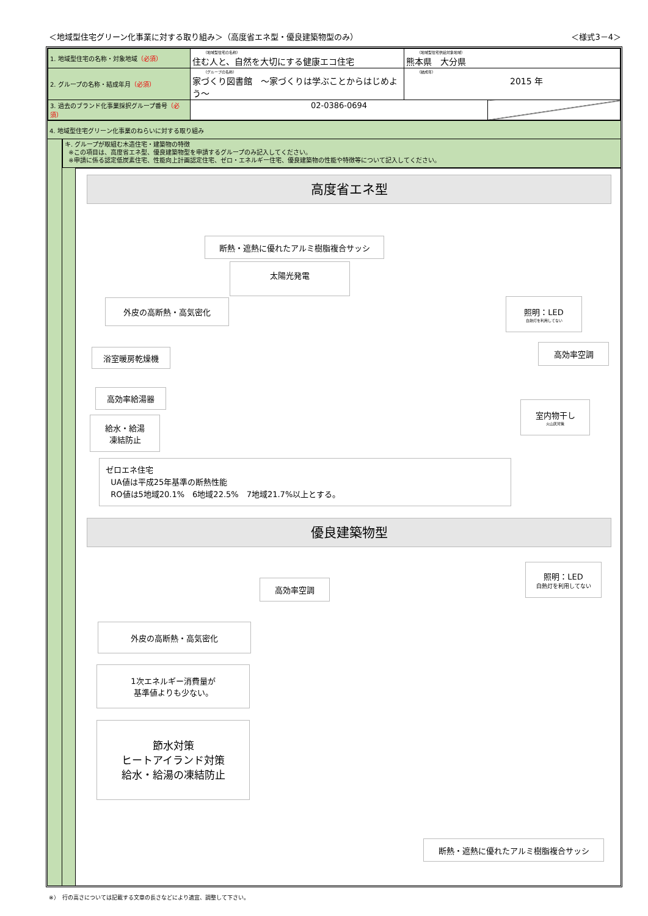＜地域型住宅グリーン化事業に対する取り組み＞（高度省エネ型・優良建築物型のみ） ＜様式3－4＞
| 1. 地域型住宅の名称・対象地域 （必須） | （地域型住宅の名称） 住む人と、自然を大切にする健康エコ住宅 | （地域型住宅供給対象地域） 熊本県 大分県 | |
| 2. グループの名称・結成年月 （必須） | （グループの名称） 家づくり図書館 ～家づくりは学ぶことからはじめよう～ | （結成年） 2015 年 | |
| 3. 過去のブランド化事業採択グループ番号 （必須） | 02-0386-0694 | | |
4. 地域型住宅グリーン化事業のねらいに対する取り組み
キ. グループが取組む木造住宅・建築物の特徴
※この項目は、高度省エネ型、優良建築物型を申請するグループのみ記入してください。
※申請に係る認定低炭素住宅、性能向上計画認定住宅、ゼロ・エネルギー住宅、優良建築物の性能や特徴等について記入してください。
高度省エネ型
断熱・遮熱に優れたアルミ樹脂複合サッシ
太陽光発電
外皮の高断熱・高気密化
照明：LED
白熱灯を利用してない
浴室暖房乾燥機
高効率空調
高効率給湯器
室内物干し
火山灰対策
給水・給湯
凍結防止
ゼロエネ住宅
UA値は平成25年基準の断熱性能
RO値は5地域20.1%　6地域22.5%　7地域21.7%以上とする。
優良建築物型
高効率空調
照明：LED
白熱灯を利用してない
外皮の高断熱・高気密化
1次エネルギー消費量が
基準値よりも少ない。
節水対策
ヒートアイランド対策
給水・給湯の凍結防止
断熱・遮熱に優れたアルミ樹脂複合サッシ
※）　行の高さについては記載する文章の長さなどにより適宜、調整して下さい。